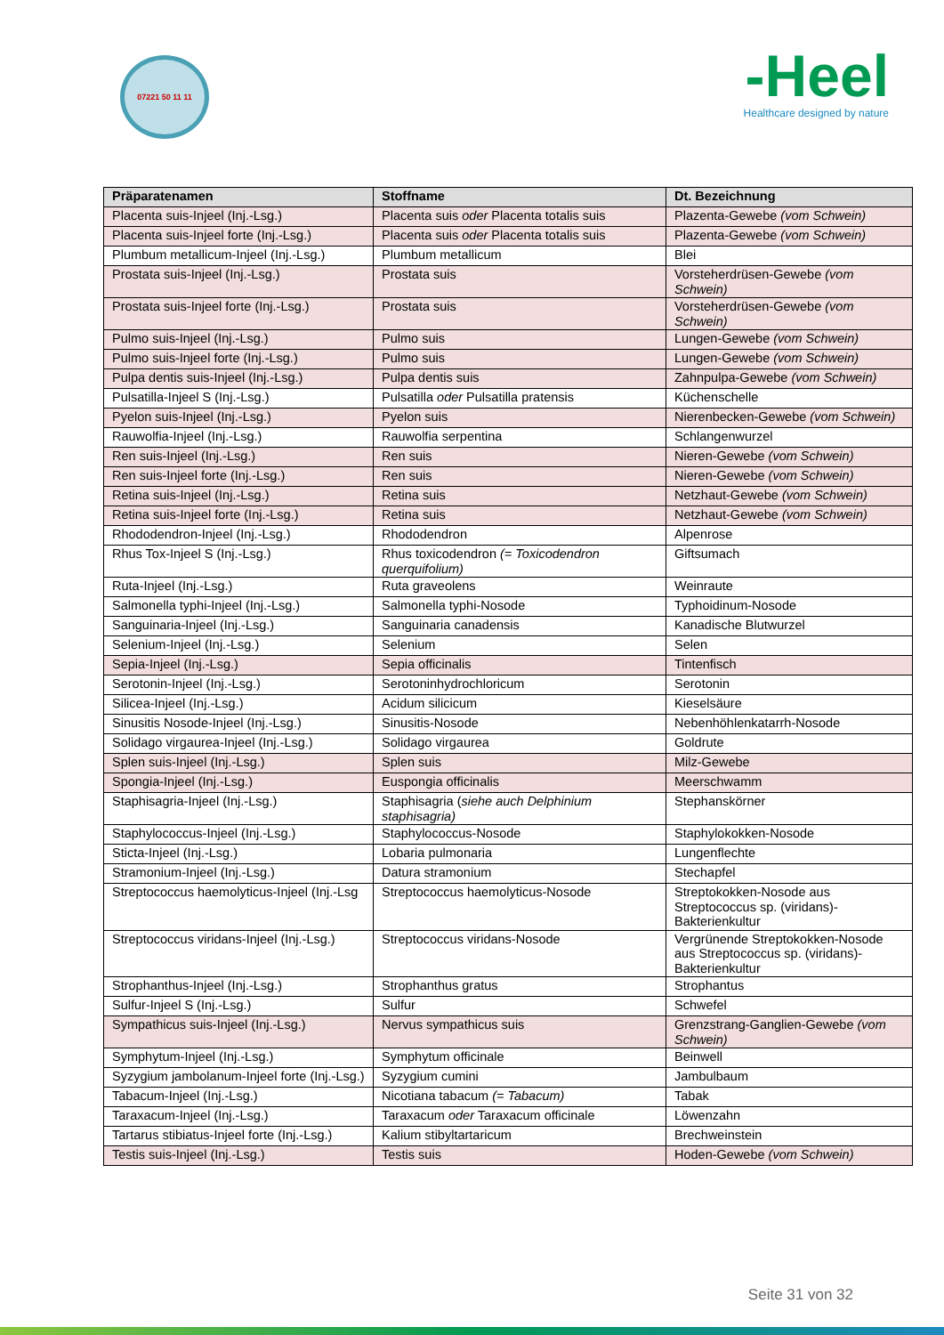07221 50 11 11
‑Heel
Healthcare designed by nature
| Präparatenamen | Stoffname | Dt. Bezeichnung |
| --- | --- | --- |
| Placenta suis-Injeel (Inj.-Lsg.) | Placenta suis oder Placenta totalis suis | Plazenta-Gewebe (vom Schwein) |
| Placenta suis-Injeel forte (Inj.-Lsg.) | Placenta suis oder Placenta totalis suis | Plazenta-Gewebe (vom Schwein) |
| Plumbum metallicum-Injeel (Inj.-Lsg.) | Plumbum metallicum | Blei |
| Prostata suis-Injeel (Inj.-Lsg.) | Prostata suis | Vorsteherdrüsen-Gewebe (vom Schwein) |
| Prostata suis-Injeel forte (Inj.-Lsg.) | Prostata suis | Vorsteherdrüsen-Gewebe (vom Schwein) |
| Pulmo suis-Injeel (Inj.-Lsg.) | Pulmo suis | Lungen-Gewebe (vom Schwein) |
| Pulmo suis-Injeel forte (Inj.-Lsg.) | Pulmo suis | Lungen-Gewebe (vom Schwein) |
| Pulpa dentis suis-Injeel (Inj.-Lsg.) | Pulpa dentis suis | Zahnpulpa-Gewebe (vom Schwein) |
| Pulsatilla-Injeel S (Inj.-Lsg.) | Pulsatilla oder Pulsatilla pratensis | Küchenschelle |
| Pyelon suis-Injeel (Inj.-Lsg.) | Pyelon suis | Nierenbecken-Gewebe (vom Schwein) |
| Rauwolfia-Injeel (Inj.-Lsg.) | Rauwolfia serpentina | Schlangenwurzel |
| Ren suis-Injeel (Inj.-Lsg.) | Ren suis | Nieren-Gewebe (vom Schwein) |
| Ren suis-Injeel forte (Inj.-Lsg.) | Ren suis | Nieren-Gewebe (vom Schwein) |
| Retina suis-Injeel (Inj.-Lsg.) | Retina suis | Netzhaut-Gewebe (vom Schwein) |
| Retina suis-Injeel forte (Inj.-Lsg.) | Retina suis | Netzhaut-Gewebe (vom Schwein) |
| Rhododendron-Injeel (Inj.-Lsg.) | Rhododendron | Alpenrose |
| Rhus Tox-Injeel S (Inj.-Lsg.) | Rhus toxicodendron (= Toxicodendron querquifolium) | Giftsumach |
| Ruta-Injeel (Inj.-Lsg.) | Ruta graveolens | Weinraute |
| Salmonella typhi-Injeel (Inj.-Lsg.) | Salmonella typhi-Nosode | Typhoidinum-Nosode |
| Sanguinaria-Injeel (Inj.-Lsg.) | Sanguinaria canadensis | Kanadische Blutwurzel |
| Selenium-Injeel (Inj.-Lsg.) | Selenium | Selen |
| Sepia-Injeel (Inj.-Lsg.) | Sepia officinalis | Tintenfisch |
| Serotonin-Injeel (Inj.-Lsg.) | Serotoninhydrochloricum | Serotonin |
| Silicea-Injeel (Inj.-Lsg.) | Acidum silicicum | Kieselsäure |
| Sinusitis Nosode-Injeel (Inj.-Lsg.) | Sinusitis-Nosode | Nebenhöhlenkatarrh-Nosode |
| Solidago virgaurea-Injeel (Inj.-Lsg.) | Solidago virgaurea | Goldrute |
| Splen suis-Injeel (Inj.-Lsg.) | Splen suis | Milz-Gewebe |
| Spongia-Injeel (Inj.-Lsg.) | Euspongia officinalis | Meerschwamm |
| Staphisagria-Injeel (Inj.-Lsg.) | Staphisagria ( siehe auch Delphinium staphisagria) | Stephanskörner |
| Staphylococcus-Injeel (Inj.-Lsg.) | Staphylococcus-Nosode | Staphylokokken-Nosode |
| Sticta-Injeel (Inj.-Lsg.) | Lobaria pulmonaria | Lungenflechte |
| Stramonium-Injeel (Inj.-Lsg.) | Datura stramonium | Stechapfel |
| Streptococcus haemolyticus-Injeel (Inj.-Lsg | Streptococcus haemolyticus-Nosode | Streptokokken-Nosode aus Streptococcus sp. (viridans)-Bakterienkultur |
| Streptococcus viridans-Injeel (Inj.-Lsg.) | Streptococcus viridans-Nosode | Vergrünende Streptokokken-Nosode aus Streptococcus sp. (viridans)-Bakterienkultur |
| Strophanthus-Injeel (Inj.-Lsg.) | Strophanthus gratus | Strophantus |
| Sulfur-Injeel S (Inj.-Lsg.) | Sulfur | Schwefel |
| Sympathicus suis-Injeel (Inj.-Lsg.) | Nervus sympathicus suis | Grenzstrang-Ganglien-Gewebe (vom Schwein) |
| Symphytum-Injeel (Inj.-Lsg.) | Symphytum officinale | Beinwell |
| Syzygium jambolanum-Injeel forte (Inj.-Lsg.) | Syzygium cumini | Jambulbaum |
| Tabacum-Injeel (Inj.-Lsg.) | Nicotiana tabacum (= Tabacum) | Tabak |
| Taraxacum-Injeel (Inj.-Lsg.) | Taraxacum oder Taraxacum officinale | Löwenzahn |
| Tartarus stibiatus-Injeel forte (Inj.-Lsg.) | Kalium stibyltartaricum | Brechweinstein |
| Testis suis-Injeel (Inj.-Lsg.) | Testis suis | Hoden-Gewebe (vom Schwein) |
Seite 31 von 32